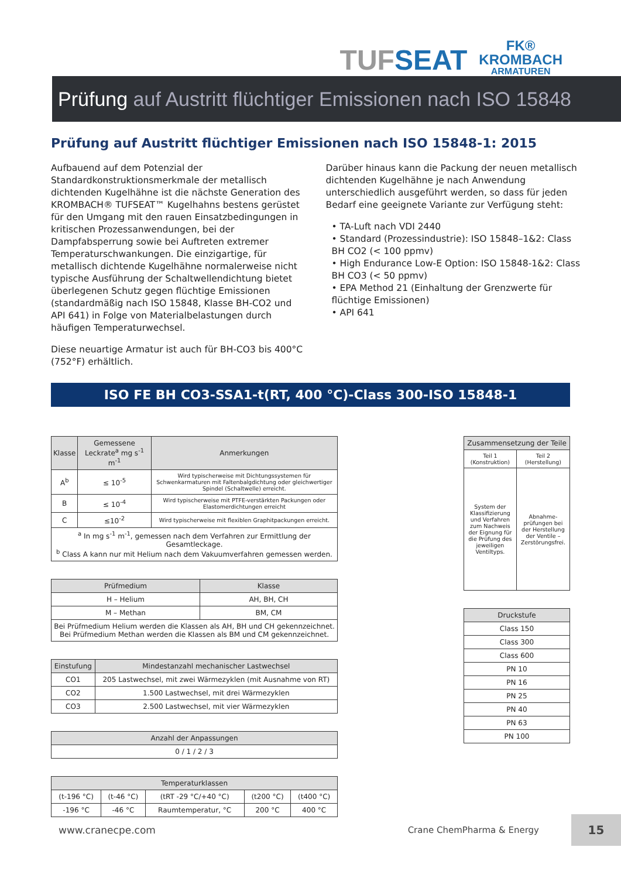TUFSEAT
FK®
KROMBACH
ARMATUREN
Prüfung auf Austritt flüchtiger Emissionen nach ISO 15848
Prüfung auf Austritt flüchtiger Emissionen nach ISO 15848-1: 2015
Aufbauend auf dem Potenzial der Standardkonstruktionsmerkmale der metallisch dichtenden Kugelhähne ist die nächste Generation des KROMBACH® TUFSEAT™ Kugelhahns bestens gerüstet für den Umgang mit den rauen Einsatzbedingungen in kritischen Prozessanwendungen, bei der Dampfabsperrung sowie bei Auftreten extremer Temperaturschwankungen. Die einzigartige, für metallisch dichtende Kugelhähne normalerweise nicht typische Ausführung der Schaltwellendichtung bietet überlegenen Schutz gegen flüchtige Emissionen (standardmäßig nach ISO 15848, Klasse BH-CO2 und API 641) in Folge von Materialbelastungen durch häufigen Temperaturwechsel.
Diese neuartige Armatur ist auch für BH-CO3 bis 400°C (752°F) erhältlich.
Darüber hinaus kann die Packung der neuen metallisch dichtenden Kugelhähne je nach Anwendung unterschiedlich ausgeführt werden, so dass für jeden Bedarf eine geeignete Variante zur Verfügung steht:
• TA-Luft nach VDI 2440
• Standard (Prozessindustrie): ISO 15848–1&2: Class BH CO2 (< 100 ppmv)
• High Endurance Low-E Option: ISO 15848-1&2: Class BH CO3 (< 50 ppmv)
• EPA Method 21 (Einhaltung der Grenzwerte für flüchtige Emissionen)
• API 641
ISO FE BH CO3-SSA1-t(RT, 400 °C)-Class 300-ISO 15848-1
| Klasse | Gemessene Leckrate<sup>a</sup> mg s<sup>-1</sup> m<sup>-1</sup> | Anmerkungen |
| --- | --- | --- |
| A<sup>b</sup> | ≤ 10<sup>-5</sup> | Wird typischerweise mit Dichtungssystemen für Schwenkarmaturen mit Faltenbalgdichtung oder gleichwertiger Spindel (Schaltwelle) erreicht. |
| B | ≤ 10<sup>-4</sup> | Wird typischerweise mit PTFE-verstärkten Packungen oder Elastomerdichtungen erreicht |
| C | ≤10<sup>-2</sup> | Wird typischerweise mit flexiblen Graphitpackungen erreicht. |
| <sup>a</sup> In mg s<sup>-1</sup> m<sup>-1</sup>, gemessen nach dem Verfahren zur Ermittlung der Gesamtleckage. <sup>b</sup> Class A kann nur mit Helium nach dem Vakuumverfahren gemessen werden. | | |
| Prüfmedium | Klasse |
| --- | --- |
| H – Helium | AH, BH, CH |
| M – Methan | BM, CM |
| Bei Prüfmedium Helium werden die Klassen als AH, BH und CH gekennzeichnet. Bei Prüfmedium Methan werden die Klassen als BM und CM gekennzeichnet. | |
| Einstufung | Mindestanzahl mechanischer Lastwechsel |
| --- | --- |
| CO1 | 205 Lastwechsel, mit zwei Wärmezyklen (mit Ausnahme von RT) |
| CO2 | 1.500 Lastwechsel, mit drei Wärmezyklen |
| CO3 | 2.500 Lastwechsel, mit vier Wärmezyklen |
| Anzahl der Anpassungen |
| --- |
| 0 / 1 / 2 / 3 |
| Temperaturklassen | | | | |
| --- | --- | --- | --- | --- |
| (t-196 °C) | (t-46 °C) | (tRT -29 °C/+40 °C) | (t200 °C) | (t400 °C) |
| -196 °C | -46 °C | Raumtemperatur, °C | 200 °C | 400 °C |
| Zusammensetzung der Teile | |
| --- | --- |
| Teil 1 (Konstruktion) | Teil 2 (Herstellung) |
| System der Klassifizierung und Verfahren zum Nachweis der Eignung für die Prüfung des jeweiligen Ventiltyps. | Abnahme-prüfungen bei der Herstellung der Ventile – Zerstörungsfrei. |
| Druckstufe |
| --- |
| Class 150 |
| Class 300 |
| Class 600 |
| PN 10 |
| PN 16 |
| PN 25 |
| PN 40 |
| PN 63 |
| PN 100 |
www.cranecpe.com Crane ChemPharma & Energy
15